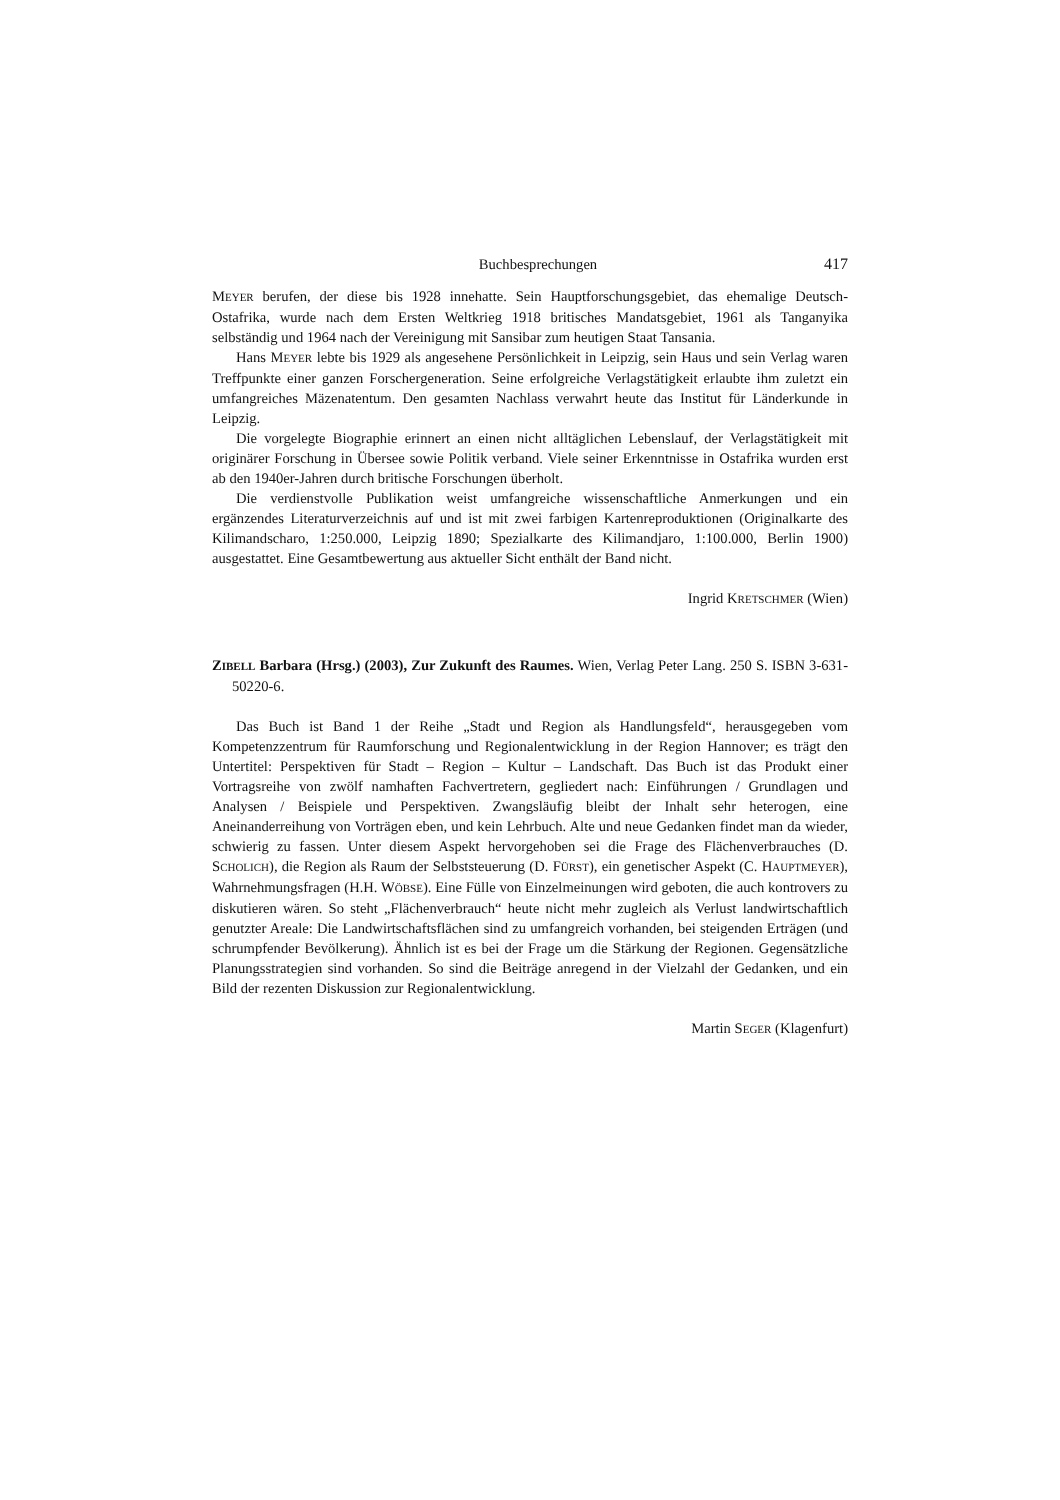Buchbesprechungen 417
MEYER berufen, der diese bis 1928 innehatte. Sein Hauptforschungsgebiet, das ehemalige Deutsch-Ostafrika, wurde nach dem Ersten Weltkrieg 1918 britisches Mandatsgebiet, 1961 als Tanganyika selbständig und 1964 nach der Vereinigung mit Sansibar zum heutigen Staat Tansania.
Hans MEYER lebte bis 1929 als angesehene Persönlichkeit in Leipzig, sein Haus und sein Verlag waren Treffpunkte einer ganzen Forschergeneration. Seine erfolgreiche Verlagstätigkeit erlaubte ihm zuletzt ein umfangreiches Mäzenatentum. Den gesamten Nachlass verwahrt heute das Institut für Länderkunde in Leipzig.
Die vorgelegte Biographie erinnert an einen nicht alltäglichen Lebenslauf, der Verlagstätigkeit mit originärer Forschung in Übersee sowie Politik verband. Viele seiner Erkenntnisse in Ostafrika wurden erst ab den 1940er-Jahren durch britische Forschungen überholt.
Die verdienstvolle Publikation weist umfangreiche wissenschaftliche Anmerkungen und ein ergänzendes Literaturverzeichnis auf und ist mit zwei farbigen Kartenreproduktionen (Originalkarte des Kilimandscharo, 1:250.000, Leipzig 1890; Spezialkarte des Kilimandjaro, 1:100.000, Berlin 1900) ausgestattet. Eine Gesamtbewertung aus aktueller Sicht enthält der Band nicht.
Ingrid KRETSCHMER (Wien)
ZIBELL Barbara (Hrsg.) (2003), Zur Zukunft des Raumes. Wien, Verlag Peter Lang. 250 S. ISBN 3-631-50220-6.
Das Buch ist Band 1 der Reihe „Stadt und Region als Handlungsfeld“, herausgegeben vom Kompetenzzentrum für Raumforschung und Regionalentwicklung in der Region Hannover; es trägt den Untertitel: Perspektiven für Stadt – Region – Kultur – Landschaft. Das Buch ist das Produkt einer Vortragsreihe von zwölf namhaften Fachvertretern, gegliedert nach: Einführungen / Grundlagen und Analysen / Beispiele und Perspektiven. Zwangsläufig bleibt der Inhalt sehr heterogen, eine Aneinanderreihung von Vorträgen eben, und kein Lehrbuch. Alte und neue Gedanken findet man da wieder, schwierig zu fassen. Unter diesem Aspekt hervorgehoben sei die Frage des Flächenverbrauches (D. SCHOLICH), die Region als Raum der Selbststeuerung (D. FÜRST), ein genetischer Aspekt (C. HAUPTMEYER), Wahrnehmungsfragen (H.H. WÖBSE). Eine Fülle von Einzelmeinungen wird geboten, die auch kontrovers zu diskutieren wären. So steht „Flächenverbrauch“ heute nicht mehr zugleich als Verlust landwirtschaftlich genutzter Areale: Die Landwirtschaftsflächen sind zu umfangreich vorhanden, bei steigenden Erträgen (und schrumpfender Bevölkerung). Ähnlich ist es bei der Frage um die Stärkung der Regionen. Gegensätzliche Planungsstrategien sind vorhanden. So sind die Beiträge anregend in der Vielzahl der Gedanken, und ein Bild der rezenten Diskussion zur Regionalentwicklung.
Martin SEGER (Klagenfurt)